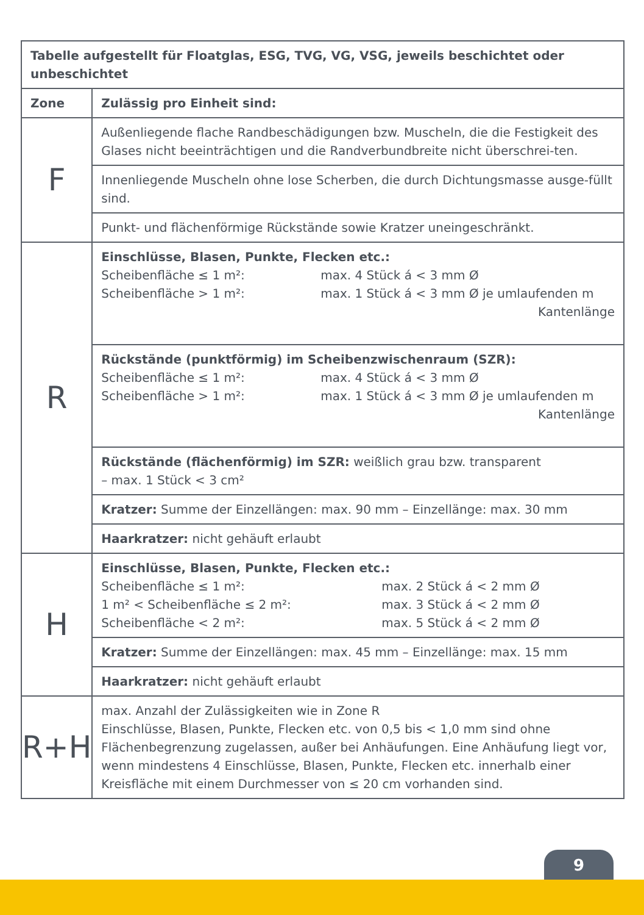| Tabelle aufgestellt für Floatglas, ESG, TVG, VG, VSG, jeweils beschichtet oder unbeschichtet | |
| --- | --- |
| Zone | Zulässig pro Einheit sind: |
| F | Außenliegende flache Randbeschädigungen bzw. Muscheln, die die Festigkeit des Glases nicht beeinträchtigen und die Randverbundbreite nicht überschrei-ten. |
| | Innenliegende Muscheln ohne lose Scherben, die durch Dichtungsmasse ausge-füllt sind. |
| | Punkt- und flächenförmige Rückstände sowie Kratzer uneingeschränkt. |
| R | Einschlüsse, Blasen, Punkte, Flecken etc.: Scheibenfläche ≤ 1 m²: max. 4 Stück á < 3 mm Ø Scheibenfläche > 1 m²: max. 1 Stück á < 3 mm Ø je umlaufenden m Kantenlänge |
| | Rückstände (punktförmig) im Scheibenzwischenraum (SZR): Scheibenfläche ≤ 1 m²: max. 4 Stück á < 3 mm Ø Scheibenfläche > 1 m²: max. 1 Stück á < 3 mm Ø je umlaufenden m Kantenlänge |
| | Rückstände (flächenförmig) im SZR: weißlich grau bzw. transparent – max. 1 Stück < 3 cm² |
| | Kratzer: Summe der Einzellängen: max. 90 mm – Einzellänge: max. 30 mm |
| | Haarkratzer: nicht gehäuft erlaubt |
| H | Einschlüsse, Blasen, Punkte, Flecken etc.: Scheibenfläche ≤ 1 m²: max. 2 Stück á < 2 mm Ø 1 m² < Scheibenfläche ≤ 2 m²: max. 3 Stück á < 2 mm Ø Scheibenfläche < 2 m²: max. 5 Stück á < 2 mm Ø |
| | Kratzer: Summe der Einzellängen: max. 45 mm – Einzellänge: max. 15 mm |
| | Haarkratzer: nicht gehäuft erlaubt |
| R+H | max. Anzahl der Zulässigkeiten wie in Zone R Einschlüsse, Blasen, Punkte, Flecken etc. von 0,5 bis < 1,0 mm sind ohne Flächenbegrenzung zugelassen, außer bei Anhäufungen. Eine Anhäufung liegt vor, wenn mindestens 4 Einschlüsse, Blasen, Punkte, Flecken etc. innerhalb einer Kreisfläche mit einem Durchmesser von ≤ 20 cm vorhanden sind. |
9